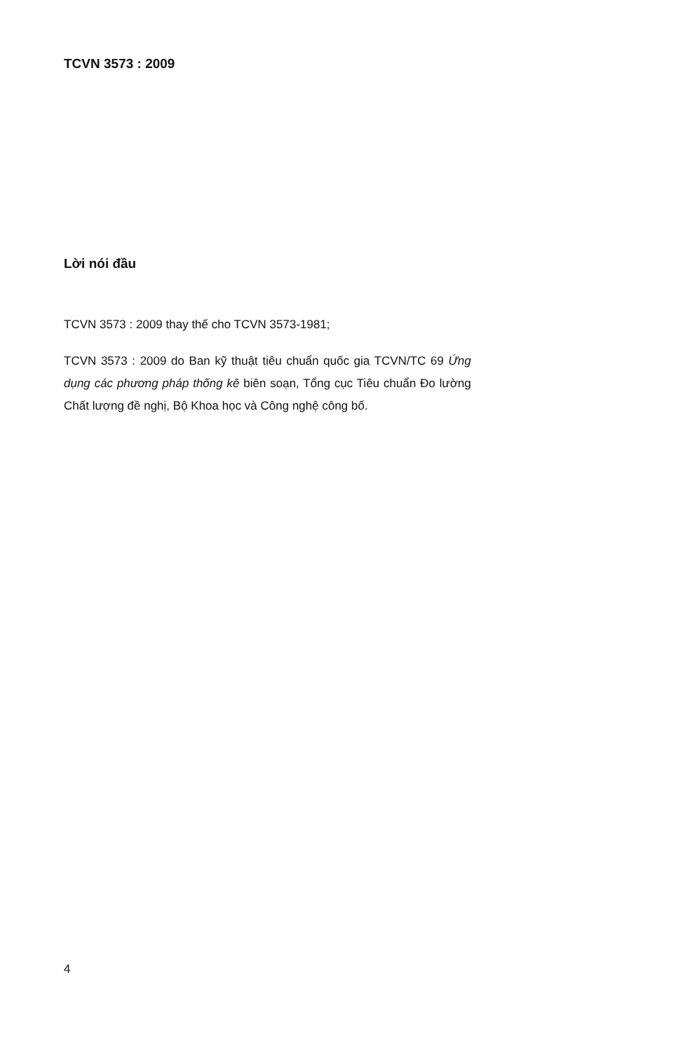TCVN 3573 : 2009
Lời nói đầu
TCVN 3573 : 2009 thay thế cho TCVN 3573-1981;
TCVN 3573 : 2009 do Ban kỹ thuật tiêu chuẩn quốc gia TCVN/TC 69 Ứng dụng các phương pháp thống kê biên soạn, Tổng cục Tiêu chuẩn Đo lường Chất lượng đề nghị, Bộ Khoa học và Công nghệ công bố.
4